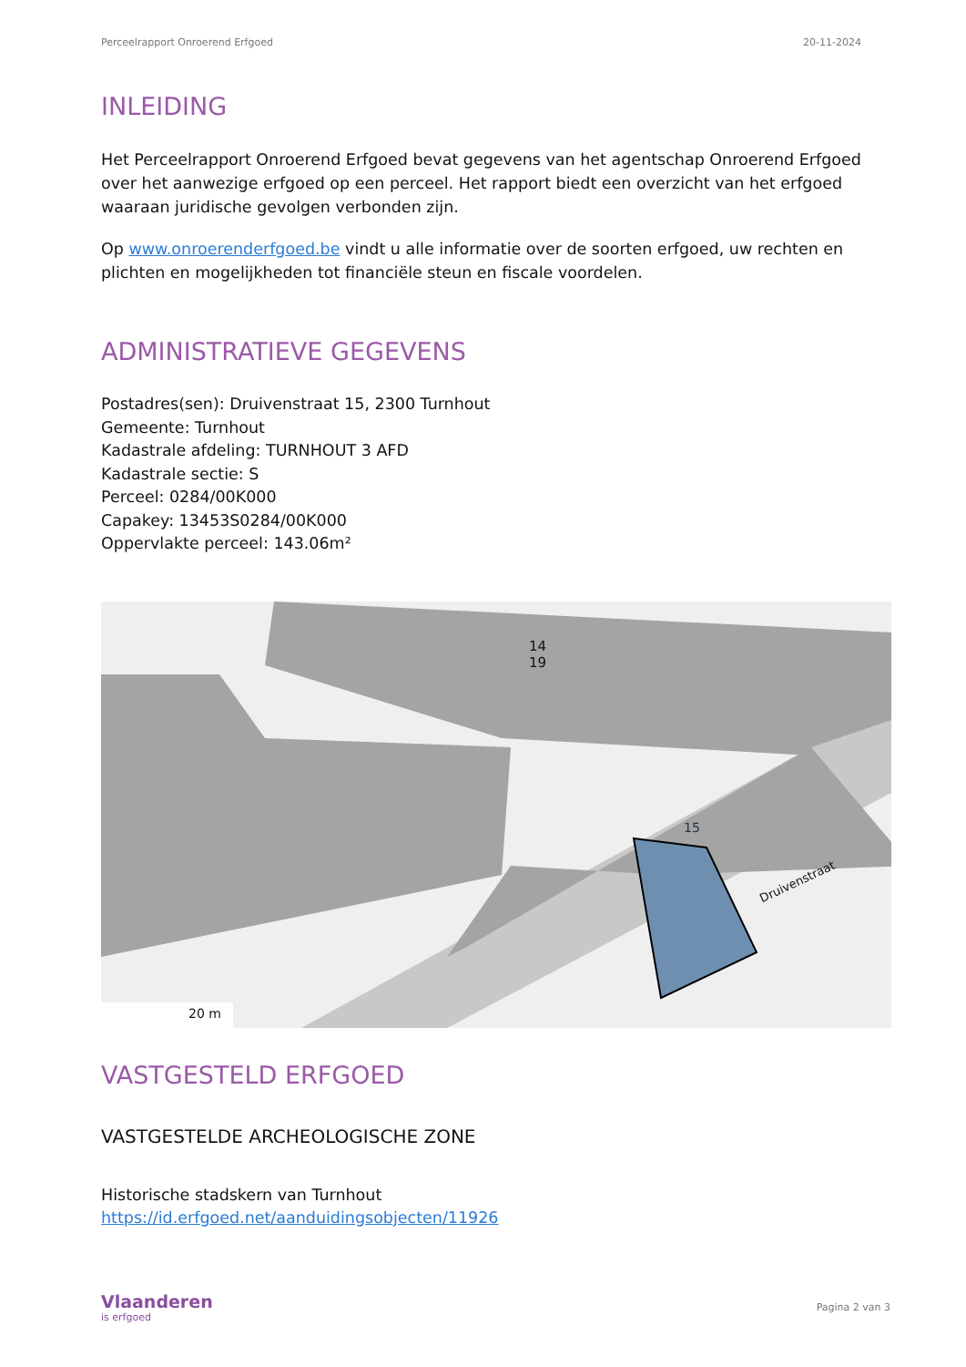Perceelrapport Onroerend Erfgoed 20-11-2024
INLEIDING
Het Perceelrapport Onroerend Erfgoed bevat gegevens van het agentschap Onroerend Erfgoed over het aanwezige erfgoed op een perceel. Het rapport biedt een overzicht van het erfgoed waaraan juridische gevolgen verbonden zijn.
Op www.onroerenderfgoed.be vindt u alle informatie over de soorten erfgoed, uw rechten en plichten en mogelijkheden tot financiële steun en fiscale voordelen.
ADMINISTRATIEVE GEGEVENS
Postadres(sen): Druivenstraat 15, 2300 Turnhout
Gemeente: Turnhout
Kadastrale afdeling: TURNHOUT 3 AFD
Kadastrale sectie: S
Perceel: 0284/00K000
Capakey: 13453S0284/00K000
Oppervlakte perceel: 143.06m²
20 m
14
19
15
Druivenstraat
VASTGESTELD ERFGOED
VASTGESTELDE ARCHEOLOGISCHE ZONE
Historische stadskern van Turnhout
https://id.erfgoed.net/aanduidingsobjecten/11926
Vlaanderen
is erfgoed
Pagina 2 van 3